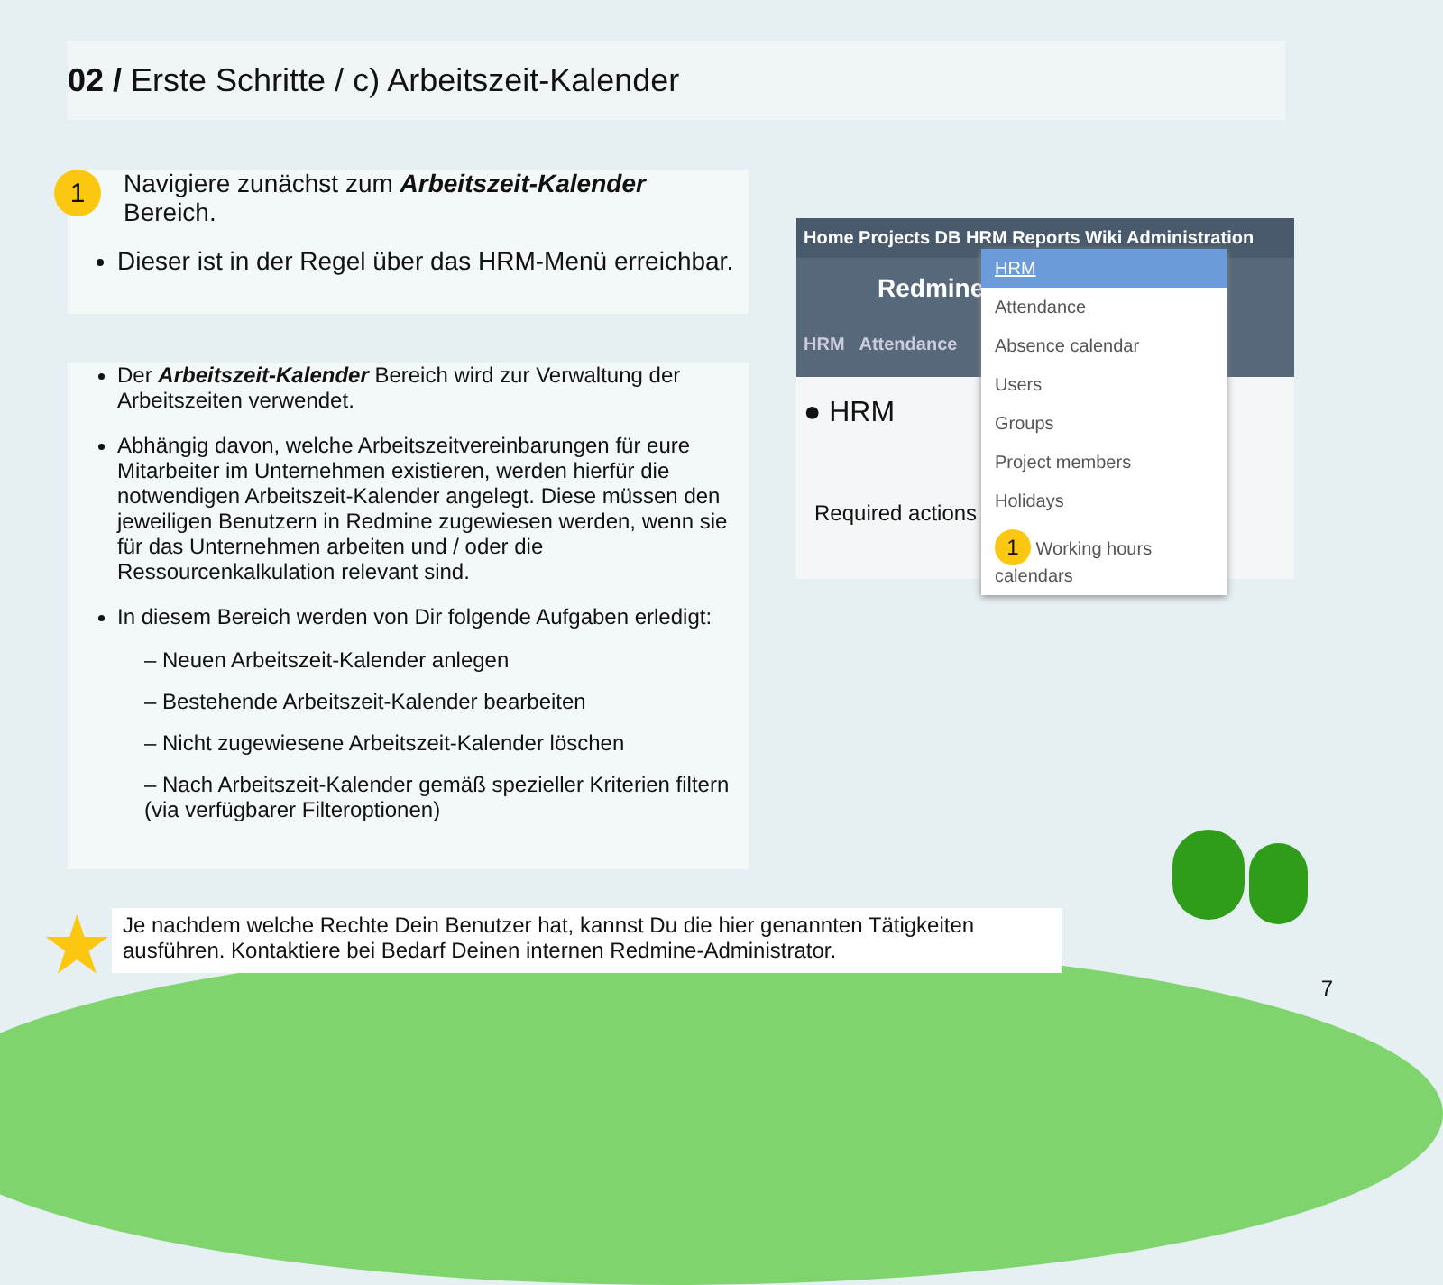02 / Erste Schritte / c) Arbeitszeit-Kalender
1
Navigiere zunächst zum Arbeitszeit-Kalender
Bereich.
Dieser ist in der Regel über das HRM-Menü erreichbar.
Der Arbeitszeit-Kalender Bereich wird zur Verwaltung der Arbeitszeiten verwendet.
Abhängig davon, welche Arbeitszeitvereinbarungen für eure Mitarbeiter im Unternehmen existieren, werden hierfür die notwendigen Arbeitszeit-Kalender angelegt. Diese müssen den jeweiligen Benutzern in Redmine zugewiesen werden, wenn sie für das Unternehmen arbeiten und / oder die Ressourcenkalkulation relevant sind.
In diesem Bereich werden von Dir folgende Aufgaben erledigt:
– Neuen Arbeitszeit-Kalender anlegen
– Bestehende Arbeitszeit-Kalender bearbeiten
– Nicht zugewiesene Arbeitszeit-Kalender löschen
– Nach Arbeitszeit-Kalender gemäß spezieller Kriterien filtern (via verfügbarer Filteroptionen)
Home Projects DB HRM Reports Wiki Administration
Redmine
HRM Attendance
● HRM
Required actions
HRM
Attendance
Absence calendar
Users
Groups
Project members
Holidays
1 Working hours calendars
★
Je nachdem welche Rechte Dein Benutzer hat, kannst Du die hier genannten Tätigkeiten ausführen. Kontaktiere bei Bedarf Deinen internen Redmine-Administrator.
7